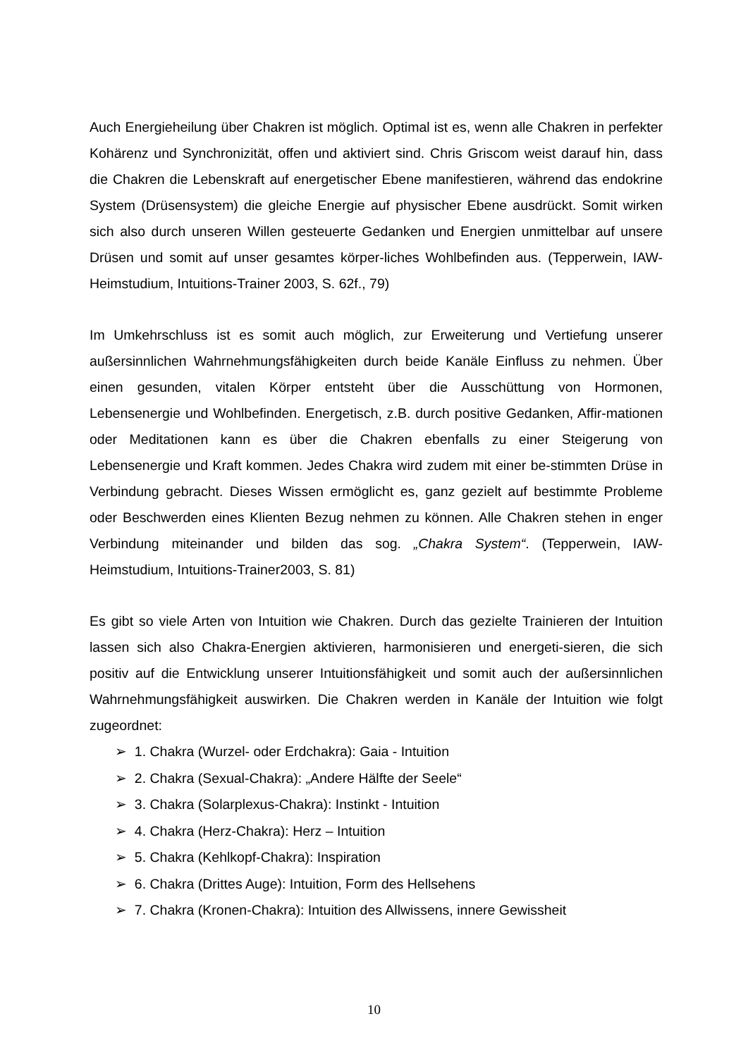Auch Energieheilung über Chakren ist möglich. Optimal ist es, wenn alle Chakren in perfekter Kohärenz und Synchronizität, offen und aktiviert sind. Chris Griscom weist darauf hin, dass die Chakren die Lebenskraft auf energetischer Ebene manifestieren, während das endokrine System (Drüsensystem) die gleiche Energie auf physischer Ebene ausdrückt. Somit wirken sich also durch unseren Willen gesteuerte Gedanken und Energien unmittelbar auf unsere Drüsen und somit auf unser gesamtes körper-liches Wohlbefinden aus. (Tepperwein, IAW-Heimstudium, Intuitions-Trainer 2003, S. 62f., 79)
Im Umkehrschluss ist es somit auch möglich, zur Erweiterung und Vertiefung unserer außersinnlichen Wahrnehmungsfähigkeiten durch beide Kanäle Einfluss zu nehmen. Über einen gesunden, vitalen Körper entsteht über die Ausschüttung von Hormonen, Lebensenergie und Wohlbefinden. Energetisch, z.B. durch positive Gedanken, Affir-mationen oder Meditationen kann es über die Chakren ebenfalls zu einer Steigerung von Lebensenergie und Kraft kommen. Jedes Chakra wird zudem mit einer be-stimmten Drüse in Verbindung gebracht. Dieses Wissen ermöglicht es, ganz gezielt auf bestimmte Probleme oder Beschwerden eines Klienten Bezug nehmen zu können. Alle Chakren stehen in enger Verbindung miteinander und bilden das sog. „Chakra System“. (Tepperwein, IAW-Heimstudium, Intuitions-Trainer2003, S. 81)
Es gibt so viele Arten von Intuition wie Chakren. Durch das gezielte Trainieren der Intuition lassen sich also Chakra-Energien aktivieren, harmonisieren und energeti-sieren, die sich positiv auf die Entwicklung unserer Intuitionsfähigkeit und somit auch der außersinnlichen Wahrnehmungsfähigkeit auswirken. Die Chakren werden in Kanäle der Intuition wie folgt zugeordnet:
➢ 1. Chakra (Wurzel- oder Erdchakra): Gaia - Intuition
➢ 2. Chakra (Sexual-Chakra): „Andere Hälfte der Seele“
➢ 3. Chakra (Solarplexus-Chakra): Instinkt - Intuition
➢ 4. Chakra (Herz-Chakra): Herz – Intuition
➢ 5. Chakra (Kehlkopf-Chakra): Inspiration
➢ 6. Chakra (Drittes Auge): Intuition, Form des Hellsehens
➢ 7. Chakra (Kronen-Chakra): Intuition des Allwissens, innere Gewissheit
10